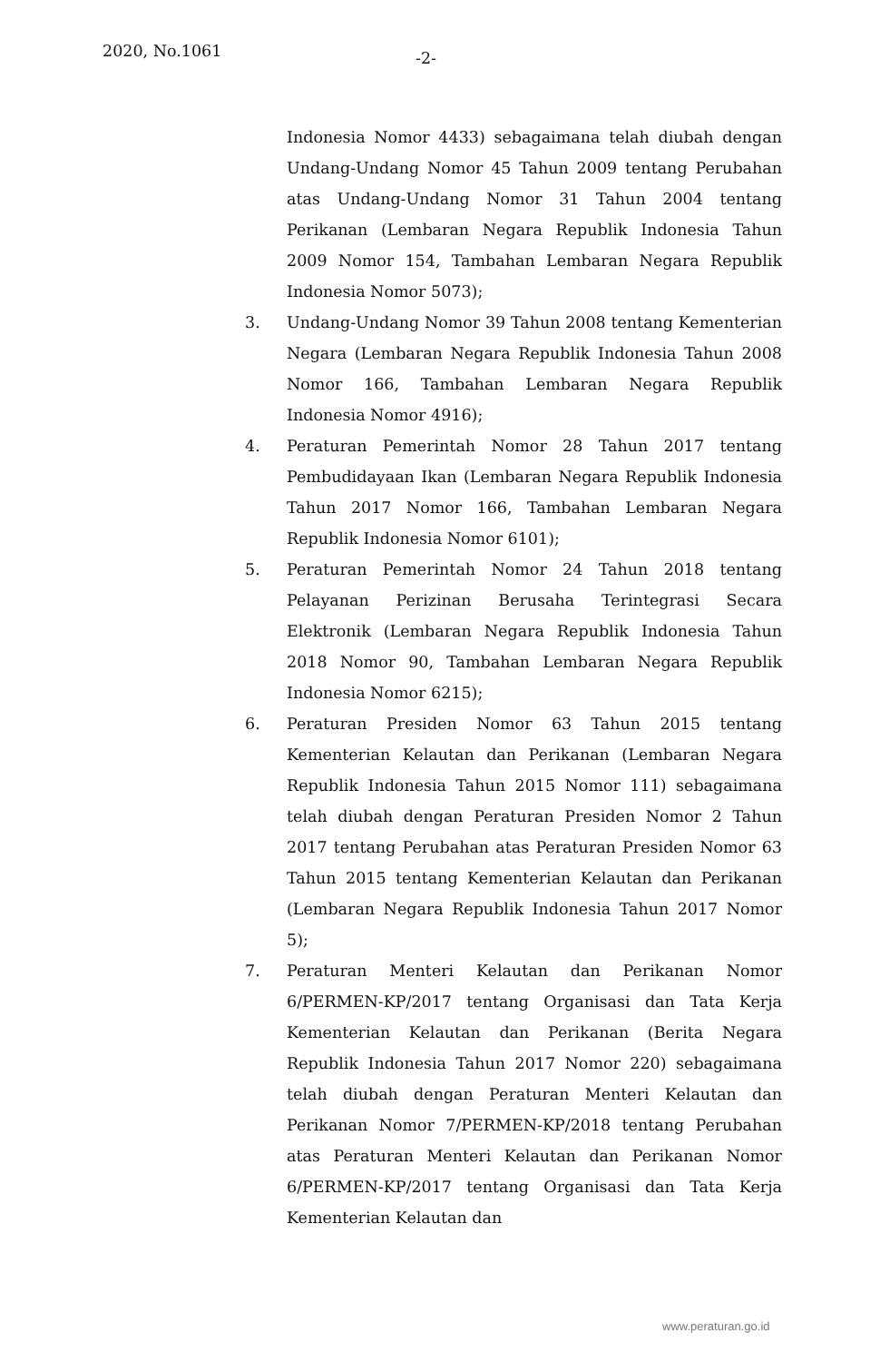2020, No.1061 -2-
Indonesia Nomor 4433) sebagaimana telah diubah dengan Undang-Undang Nomor 45 Tahun 2009 tentang Perubahan atas Undang-Undang Nomor 31 Tahun 2004 tentang Perikanan (Lembaran Negara Republik Indonesia Tahun 2009 Nomor 154, Tambahan Lembaran Negara Republik Indonesia Nomor 5073);
3. Undang-Undang Nomor 39 Tahun 2008 tentang Kementerian Negara (Lembaran Negara Republik Indonesia Tahun 2008 Nomor 166, Tambahan Lembaran Negara Republik Indonesia Nomor 4916);
4. Peraturan Pemerintah Nomor 28 Tahun 2017 tentang Pembudidayaan Ikan (Lembaran Negara Republik Indonesia Tahun 2017 Nomor 166, Tambahan Lembaran Negara Republik Indonesia Nomor 6101);
5. Peraturan Pemerintah Nomor 24 Tahun 2018 tentang Pelayanan Perizinan Berusaha Terintegrasi Secara Elektronik (Lembaran Negara Republik Indonesia Tahun 2018 Nomor 90, Tambahan Lembaran Negara Republik Indonesia Nomor 6215);
6. Peraturan Presiden Nomor 63 Tahun 2015 tentang Kementerian Kelautan dan Perikanan (Lembaran Negara Republik Indonesia Tahun 2015 Nomor 111) sebagaimana telah diubah dengan Peraturan Presiden Nomor 2 Tahun 2017 tentang Perubahan atas Peraturan Presiden Nomor 63 Tahun 2015 tentang Kementerian Kelautan dan Perikanan (Lembaran Negara Republik Indonesia Tahun 2017 Nomor 5);
7. Peraturan Menteri Kelautan dan Perikanan Nomor 6/PERMEN-KP/2017 tentang Organisasi dan Tata Kerja Kementerian Kelautan dan Perikanan (Berita Negara Republik Indonesia Tahun 2017 Nomor 220) sebagaimana telah diubah dengan Peraturan Menteri Kelautan dan Perikanan Nomor 7/PERMEN-KP/2018 tentang Perubahan atas Peraturan Menteri Kelautan dan Perikanan Nomor 6/PERMEN-KP/2017 tentang Organisasi dan Tata Kerja Kementerian Kelautan dan
www.peraturan.go.id